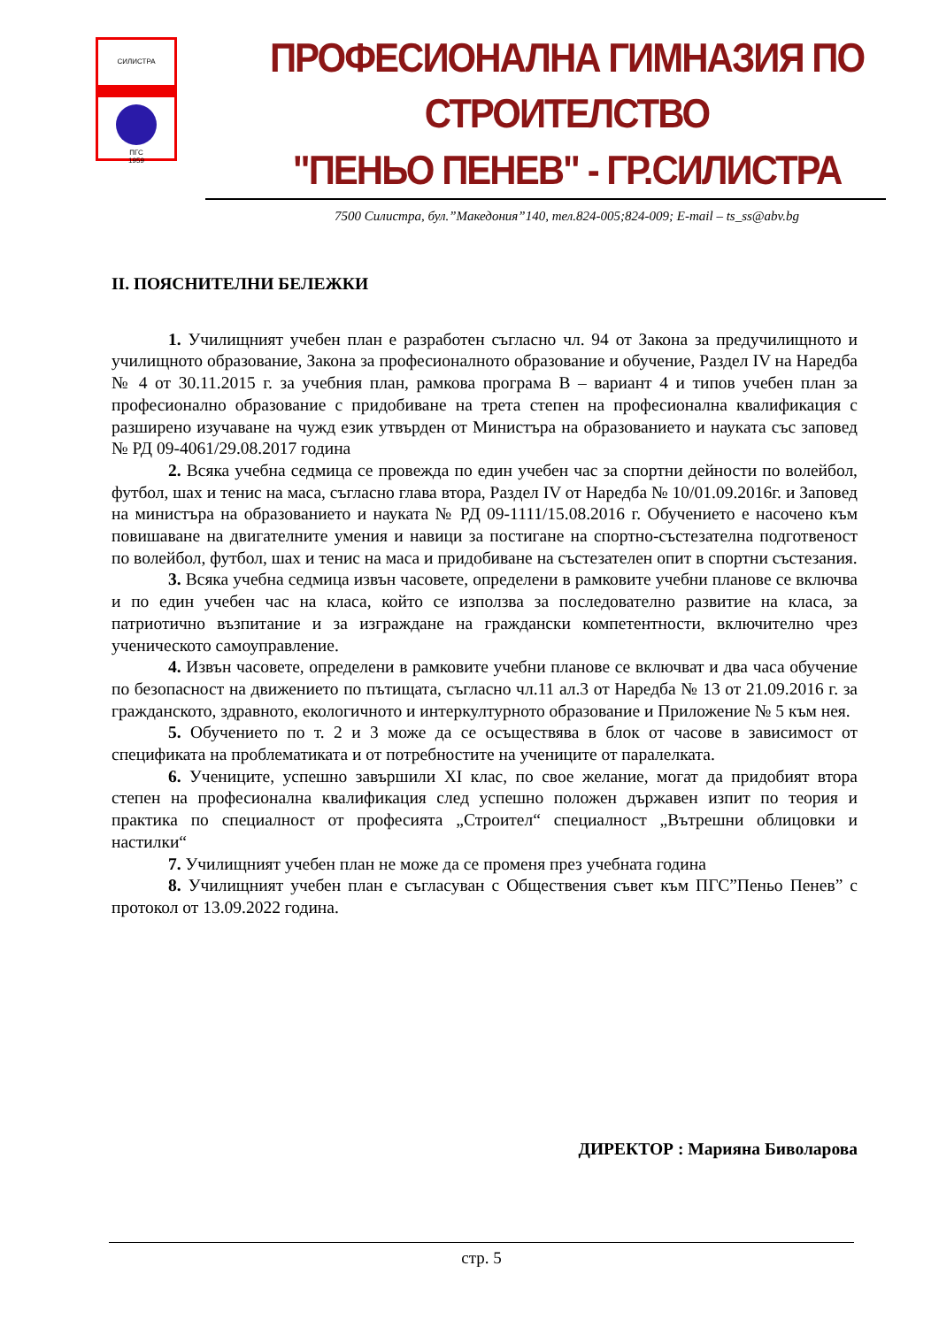СИЛИСТРА
ПГС
1959
ПРОФЕСИОНАЛНА ГИМНАЗИЯ ПО СТРОИТЕЛСТВО
"ПЕНЬО ПЕНЕВ" - ГР.СИЛИСТРА
7500 Силистра, бул.”Македония”140, тел.824-005;824-009; E-mail – ts_ss@abv.bg
II. ПОЯСНИТЕЛНИ БЕЛЕЖКИ
1. Училищният учебен план е разработен съгласно чл. 94 от Закона за предучилищното и училищното образование, Закона за професионалното образование и обучение, Раздел IV на Наредба № 4 от 30.11.2015 г. за учебния план, рамкова програма В – вариант 4 и типов учебен план за професионално образование с придобиване на трета степен на професионална квалификация с разширено изучаване на чужд език утвърден от Министъра на образованието и науката със заповед № РД 09-4061/29.08.2017 година
2. Всяка учебна седмица се провежда по един учебен час за спортни дейности по волейбол, футбол, шах и тенис на маса, съгласно глава втора, Раздел IV от Наредба № 10/01.09.2016г. и Заповед на министъра на образованието и науката № РД 09-1111/15.08.2016 г. Обучението е насочено към повишаване на двигателните умения и навици за постигане на спортно-състезателна подготвеност по волейбол, футбол, шах и тенис на маса и придобиване на състезателен опит в спортни състезания.
3. Всяка учебна седмица извън часовете, определени в рамковите учебни планове се включва и по един учебен час на класа, който се използва за последователно развитие на класа, за патриотично възпитание и за изграждане на граждански компетентности, включително чрез ученическото самоуправление.
4. Извън часовете, определени в рамковите учебни планове се включват и два часа обучение по безопасност на движението по пътищата, съгласно чл.11 ал.3 от Наредба № 13 от 21.09.2016 г. за гражданското, здравното, екологичното и интеркултурното образование и Приложение № 5 към нея.
5. Обучението по т. 2 и 3 може да се осъществява в блок от часове в зависимост от спецификата на проблематиката и от потребностите на учениците от паралелката.
6. Учениците, успешно завършили XI клас, по свое желание, могат да придобият втора степен на професионална квалификация след успешно положен държавен изпит по теория и практика по специалност от професията „Строител“ специалност „Вътрешни облицовки и настилки“
7. Училищният учебен план не може да се променя през учебната година
8. Училищният учебен план е съгласуван с Обществения съвет към ПГС”Пеньо Пенев” с протокол от 13.09.2022 година.
ДИРЕКТОР : Марияна Биволарова
стр. 5